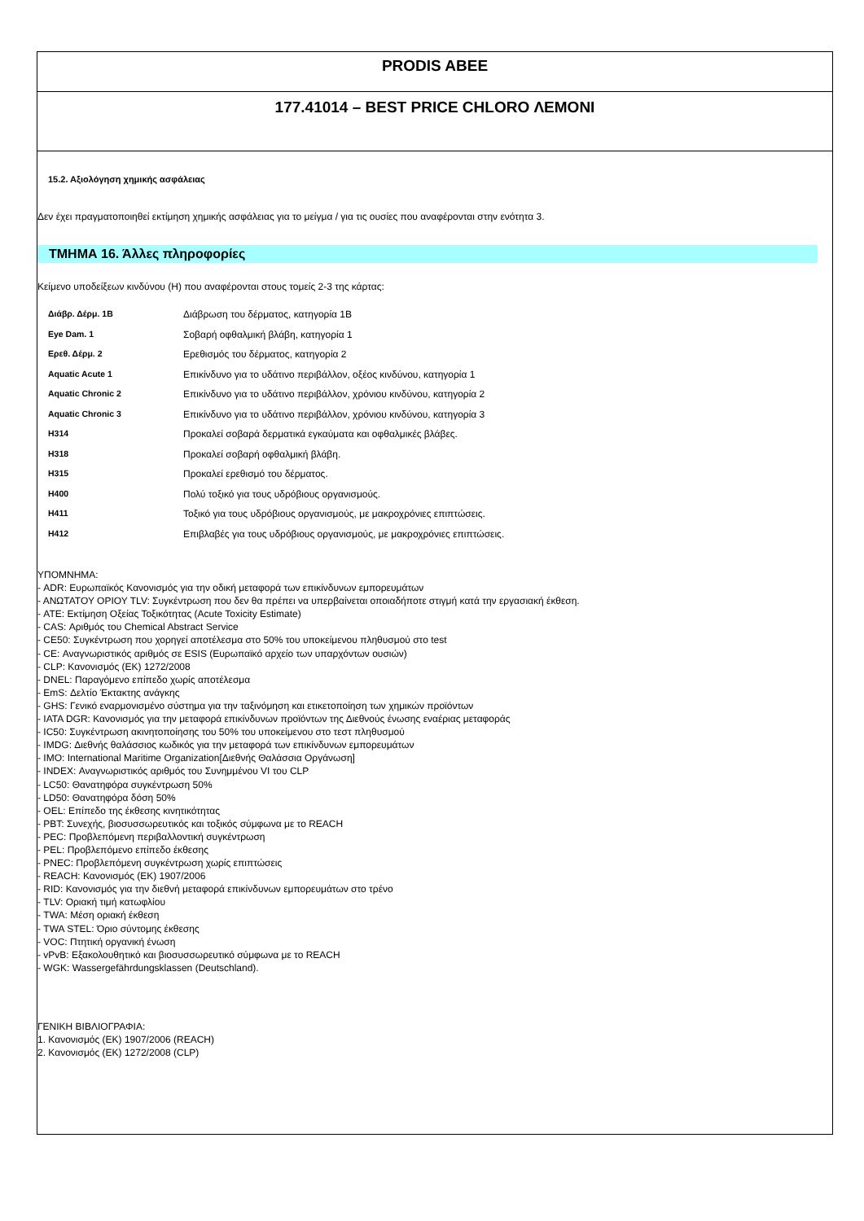PRODIS ABEE
177.41014 – BEST PRICE CHLORO ΛΕΜΟΝΙ
15.2. Αξιολόγηση χημικής ασφάλειας
Δεν έχει πραγματοποιηθεί εκτίμηση χημικής ασφάλειας για το μείγμα / για τις ουσίες που αναφέρονται στην ενότητα 3.
ΤΜΗΜΑ 16. Άλλες πληροφορίες
Κείμενο υποδείξεων κινδύνου (H) που αναφέρονται στους τομείς 2-3 της κάρτας:
| Διάβρ. Δέρμ. 1B | Διάβρωση του δέρματος, κατηγορία 1B |
| Eye Dam. 1 | Σοβαρή οφθαλμική βλάβη, κατηγορία 1 |
| Ερεθ. Δέρμ. 2 | Ερεθισμός του δέρματος, κατηγορία 2 |
| Aquatic Acute 1 | Επικίνδυνο για το υδάτινο περιβάλλον, οξέος κινδύνου, κατηγορία 1 |
| Aquatic Chronic 2 | Επικίνδυνο για το υδάτινο περιβάλλον, χρόνιου κινδύνου, κατηγορία 2 |
| Aquatic Chronic 3 | Επικίνδυνο για το υδάτινο περιβάλλον, χρόνιου κινδύνου, κατηγορία 3 |
| H314 | Προκαλεί σοβαρά δερματικά εγκαύματα και οφθαλμικές βλάβες. |
| H318 | Προκαλεί σοβαρή οφθαλμική βλάβη. |
| H315 | Προκαλεί ερεθισμό του δέρματος. |
| H400 | Πολύ τοξικό για τους υδρόβιους οργανισμούς. |
| H411 | Τοξικό για τους υδρόβιους οργανισμούς, με μακροχρόνιες επιπτώσεις. |
| H412 | Επιβλαβές για τους υδρόβιους οργανισμούς, με μακροχρόνιες επιπτώσεις. |
ΥΠΟΜΝΗΜΑ:
- ADR: Ευρωπαϊκός Κανονισμός για την οδική μεταφορά των επικίνδυνων εμπορευμάτων
- ΑΝΩΤΑΤΟΥ ΟΡΙΟΥ TLV: Συγκέντρωση που δεν θα πρέπει να υπερβαίνεται οποιαδήποτε στιγμή κατά την εργασιακή έκθεση.
- ATE: Εκτίμηση Οξείας Τοξικότητας (Acute Toxicity Estimate)
- CAS: Αριθμός του Chemical Abstract Service
- CE50: Συγκέντρωση που χορηγεί αποτέλεσμα στο 50% του υποκείμενου πληθυσμού στο test
- CE: Αναγνωριστικός αριθμός σε ESIS (Ευρωπαϊκό αρχείο των υπαρχόντων ουσιών)
- CLP: Κανονισμός (ΕΚ) 1272/2008
- DNEL: Παραγόμενο επίπεδο χωρίς αποτέλεσμα
- EmS: Δελτίο Έκτακτης ανάγκης
- GHS: Γενικό εναρμονισμένο σύστημα για την ταξινόμηση και ετικετοποίηση των χημικών προϊόντων
- IATA DGR: Κανονισμός για την μεταφορά επικίνδυνων προϊόντων της Διεθνούς ένωσης εναέριας μεταφοράς
- IC50: Συγκέντρωση ακινητοποίησης του 50% του υποκείμενου στο τεστ πληθυσμού
- IMDG: Διεθνής θαλάσσιος κωδικός για την μεταφορά των επικίνδυνων εμπορευμάτων
- IMO: International Maritime Organization[Διεθνής Θαλάσσια Οργάνωση]
- INDEX: Αναγνωριστικός αριθμός του Συνημμένου VI του CLP
- LC50: Θανατηφόρα συγκέντρωση 50%
- LD50: Θανατηφόρα δόση 50%
- OEL: Επίπεδο της έκθεσης κινητικότητας
- PBT: Συνεχής, βιοσυσσωρευτικός και τοξικός σύμφωνα με το REACH
- PEC: Προβλεπόμενη περιβαλλοντική συγκέντρωση
- PEL: Προβλεπόμενο επίπεδο έκθεσης
- PNEC: Προβλεπόμενη συγκέντρωση χωρίς επιπτώσεις
- REACH: Κανονισμός (ΕΚ) 1907/2006
- RID: Κανονισμός για την διεθνή μεταφορά επικίνδυνων εμπορευμάτων στο τρένο
- TLV: Οριακή τιμή κατωφλίου
- TWA: Μέση οριακή έκθεση
- TWA STEL: Όριο σύντομης έκθεσης
- VOC: Πτητική οργανική ένωση
- vPvB: Εξακολουθητικό και βιοσυσσωρευτικό σύμφωνα με το REACH
- WGK: Wassergefährdungsklassen (Deutschland).
ΓΕΝΙΚΗ ΒΙΒΛΙΟΓΡΑΦΙΑ:
1. Κανονισμός (ΕΚ) 1907/2006 (REACH)
2. Κανονισμός (ΕΚ) 1272/2008 (CLP)